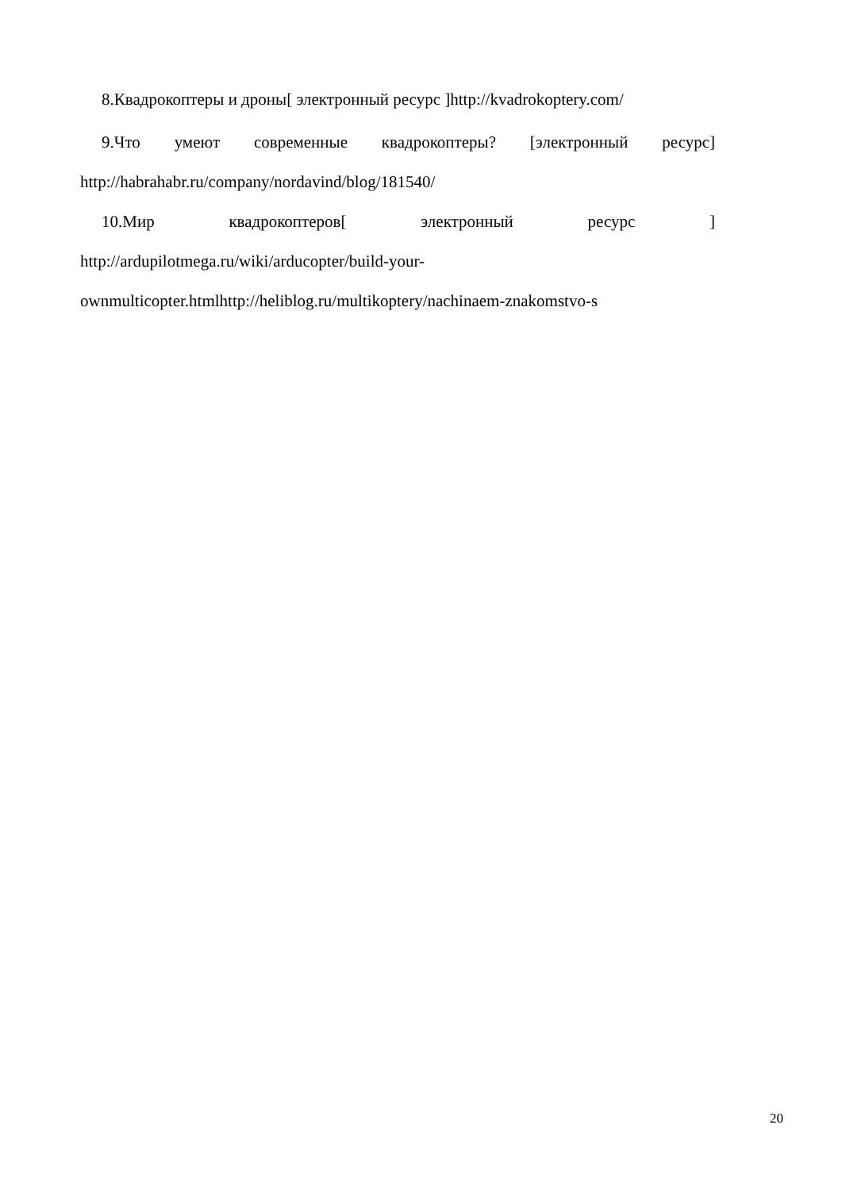8.Квадрокоптеры и дроны[ электронный ресурс ]http://kvadrokoptery.com/
9.Что умеют современные квадрокоптеры? [электронный ресурс] http://habrahabr.ru/company/nordavind/blog/181540/
10.Мир квадрокоптеров[ электронный ресурс ] http://ardupilotmega.ru/wiki/arducopter/build-your-ownmulticopter.htmlhttp://heliblog.ru/multikoptery/nachinaem-znakomstvo-s
20